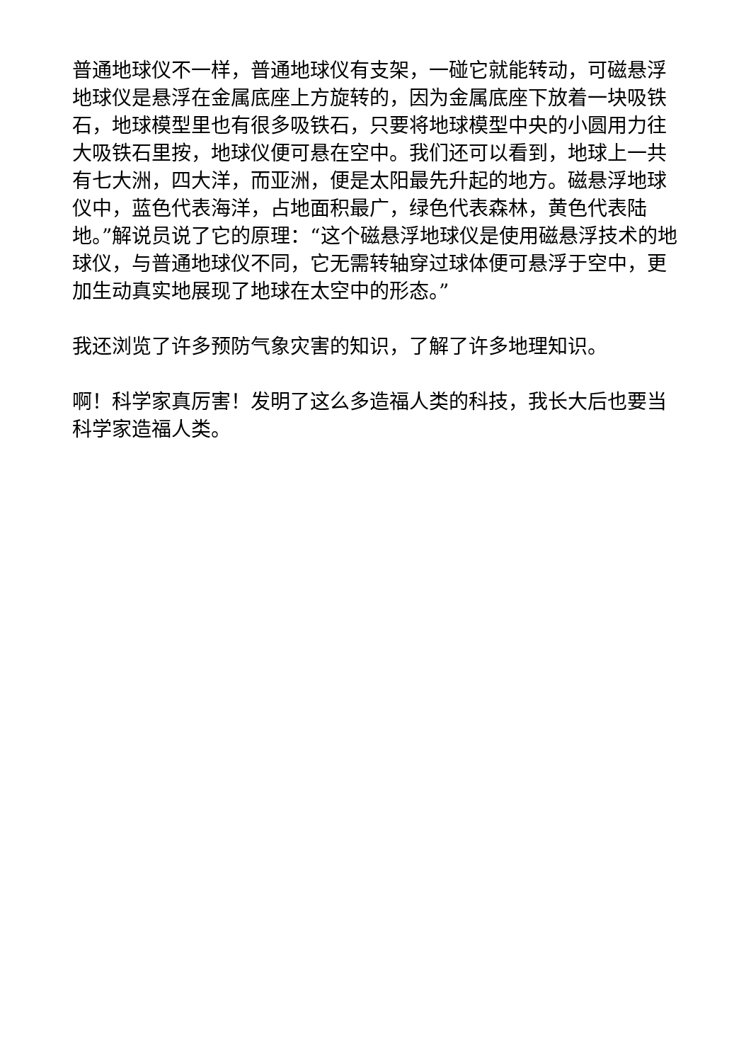普通地球仪不一样，普通地球仪有支架，一碰它就能转动，可磁悬浮地球仪是悬浮在金属底座上方旋转的，因为金属底座下放着一块吸铁石，地球模型里也有很多吸铁石，只要将地球模型中央的小圆用力往大吸铁石里按，地球仪便可悬在空中。我们还可以看到，地球上一共有七大洲，四大洋，而亚洲，便是太阳最先升起的地方。磁悬浮地球仪中，蓝色代表海洋，占地面积最广，绿色代表森林，黄色代表陆地。”解说员说了它的原理：“这个磁悬浮地球仪是使用磁悬浮技术的地球仪，与普通地球仪不同，它无需转轴穿过球体便可悬浮于空中，更加生动真实地展现了地球在太空中的形态。”
我还浏览了许多预防气象灾害的知识，了解了许多地理知识。
啊！科学家真厉害！发明了这么多造福人类的科技，我长大后也要当科学家造福人类。